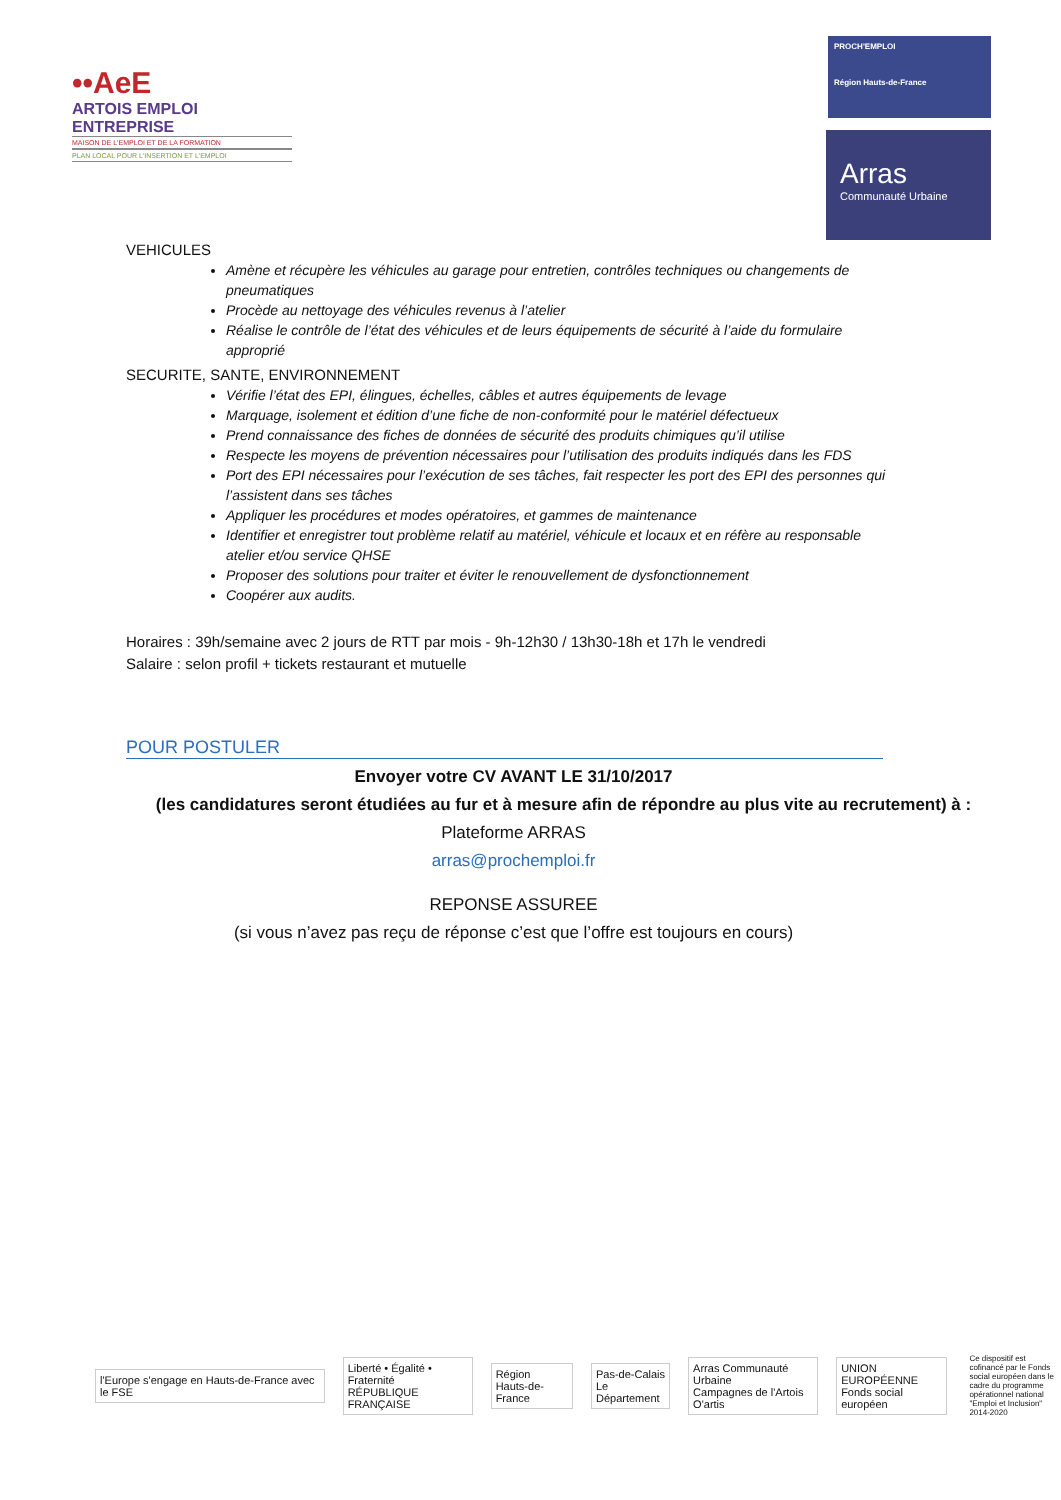••AeE
ARTOIS EMPLOI ENTREPRISE
MAISON DE L'EMPLOI ET DE LA FORMATION
PLAN LOCAL POUR L'INSERTION ET L'EMPLOI
PROCH'EMPLOI
Région Hauts-de-France
Arras
Communauté Urbaine
VEHICULES
Amène et récupère les véhicules au garage pour entretien, contrôles techniques ou changements de pneumatiques
Procède au nettoyage des véhicules revenus à l’atelier
Réalise le contrôle de l’état des véhicules et de leurs équipements de sécurité à l’aide du formulaire approprié
SECURITE, SANTE, ENVIRONNEMENT
Vérifie l’état des EPI, élingues, échelles, câbles et autres équipements de levage
Marquage, isolement et édition d’une fiche de non-conformité pour le matériel défectueux
Prend connaissance des fiches de données de sécurité des produits chimiques qu’il utilise
Respecte les moyens de prévention nécessaires pour l’utilisation des produits indiqués dans les FDS
Port des EPI nécessaires pour l’exécution de ses tâches, fait respecter les port des EPI des personnes qui l’assistent dans ses tâches
Appliquer les procédures et modes opératoires, et gammes de maintenance
Identifier et enregistrer tout problème relatif au matériel, véhicule et locaux et en réfère au responsable atelier et/ou service QHSE
Proposer des solutions pour traiter et éviter le renouvellement de dysfonctionnement
Coopérer aux audits.
Horaires : 39h/semaine avec 2 jours de RTT par mois - 9h-12h30 / 13h30-18h et 17h le vendredi
Salaire : selon profil + tickets restaurant et mutuelle
POUR POSTULER
Envoyer votre CV AVANT LE 31/10/2017
(les candidatures seront étudiées au fur et à mesure afin de répondre au plus vite au recrutement) à :
Plateforme ARRAS
arras@prochemploi.fr
REPONSE ASSUREE
(si vous n’avez pas reçu de réponse c’est que l’offre est toujours en cours)
l'Europe s'engage en Hauts-de-France avec le FSE
Liberté • Égalité • Fraternité
RÉPUBLIQUE FRANÇAISE
Région
Hauts-de-France
Pas-de-Calais
Le Département
Arras Communauté Urbaine
Campagnes de l'Artois
O'artis
UNION EUROPÉENNE
Fonds social européen
Ce dispositif est cofinancé par le Fonds social européen dans le cadre du programme opérationnel national "Emploi et Inclusion" 2014-2020